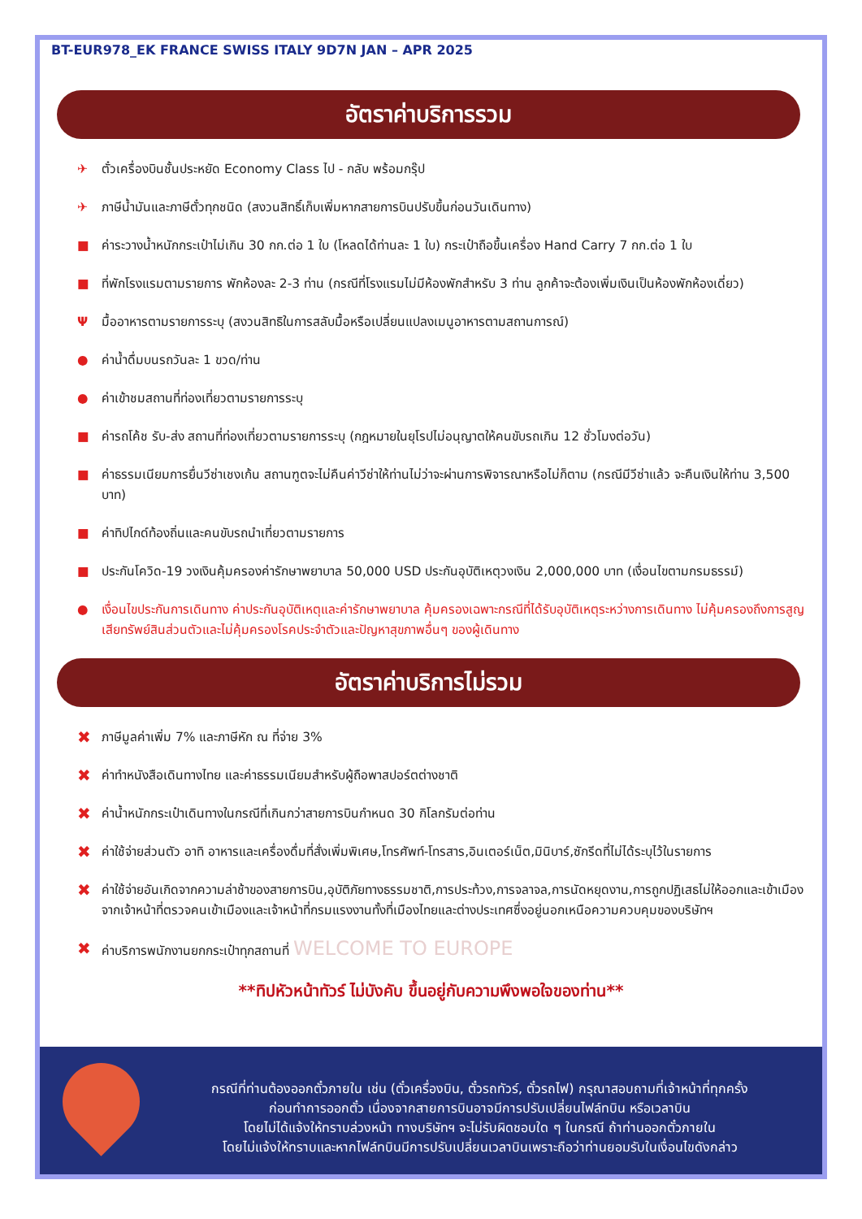BT-EUR978_EK FRANCE SWISS ITALY 9D7N JAN – APR 2025
อัตราค่าบริการรวม
✈ ตั๋วเครื่องบินชั้นประหยัด Economy Class ไป - กลับ พร้อมกรุ๊ป
✈ ภาษีน้ำมันและภาษีตั๋วทุกชนิด (สงวนสิทธิ์เก็บเพิ่มหากสายการบินปรับขึ้นก่อนวันเดินทาง)
■ ค่าระวางน้ำหนักกระเป๋าไม่เกิน 30 กก.ต่อ 1 ใบ (โหลดได้ท่านละ 1 ใบ) กระเป๋าถือขึ้นเครื่อง Hand Carry 7 กก.ต่อ 1 ใบ
■ ที่พักโรงแรมตามรายการ พักห้องละ 2-3 ท่าน (กรณีที่โรงแรมไม่มีห้องพักสำหรับ 3 ท่าน ลูกค้าจะต้องเพิ่มเงินเป็นห้องพักห้องเดี่ยว)
Ψมื้ออาหารตามรายการระบุ (สงวนสิทธิในการสลับมื้อหรือเปลี่ยนแปลงเมนูอาหารตามสถานการณ์)
● ค่าน้ำดื่มบนรถวันละ 1 ขวด/ท่าน
● ค่าเข้าชมสถานที่ท่องเที่ยวตามรายการระบุ
■ ค่ารถโค้ช รับ-ส่ง สถานที่ท่องเที่ยวตามรายการระบุ (กฎหมายในยุโรปไม่อนุญาตให้คนขับรถเกิน 12 ชั่วโมงต่อวัน)
■ ค่าธรรมเนียมการยื่นวีซ่าเชงเก้น สถานฑูตจะไม่คืนค่าวีซ่าให้ท่านไม่ว่าจะผ่านการพิจารณาหรือไม่ก็ตาม (กรณีมีวีซ่าแล้ว จะคืนเงินให้ท่าน 3,500 บาท)
■ ค่าทิปไกด์ท้องถิ่นและคนขับรถนำเที่ยวตามรายการ
■ ประกันโควิด-19 วงเงินคุ้มครองค่ารักษาพยาบาล 50,000 USD ประกันอุบัติเหตุวงเงิน 2,000,000 บาท (เงื่อนไขตามกรมธรรม์)
● เงื่อนไขประกันการเดินทาง ค่าประกันอุบัติเหตุและค่ารักษาพยาบาล คุ้มครองเฉพาะกรณีที่ได้รับอุบัติเหตุระหว่างการเดินทาง ไม่คุ้มครองถึงการสูญเสียทรัพย์สินส่วนตัวและไม่คุ้มครองโรคประจำตัวและปัญหาสุขภาพอื่นๆ ของผู้เดินทาง
อัตราค่าบริการไม่รวม
✖ ภาษีมูลค่าเพิ่ม 7% และภาษีหัก ณ ที่จ่าย 3%
✖ ค่าทำหนังสือเดินทางไทย และค่าธรรมเนียมสำหรับผู้ถือพาสปอร์ตต่างชาติ
✖ ค่าน้ำหนักกระเป๋าเดินทางในกรณีที่เกินกว่าสายการบินกำหนด 30 กิโลกรัมต่อท่าน
✖ ค่าใช้จ่ายส่วนตัว อาทิ อาหารและเครื่องดื่มที่สั่งเพิ่มพิเศษ,โทรศัพท์-โทรสาร,อินเตอร์เน็ต,มินิบาร์,ซักรีดที่ไม่ได้ระบุไว้ในรายการ
✖ ค่าใช้จ่ายอันเกิดจากความล่าช้าของสายการบิน,อุบัติภัยทางธรรมชาติ,การประท้วง,การจลาจล,การนัดหยุดงาน,การถูกปฏิเสธไม่ให้ออกและเข้าเมืองจากเจ้าหน้าที่ตรวจคนเข้าเมืองและเจ้าหน้าที่กรมแรงงานทั้งที่เมืองไทยและต่างประเทศซึ่งอยู่นอกเหนือความควบคุมของบริษัทฯ
✖ ค่าบริการพนักงานยกกระเป๋าทุกสถานที่ WELCOME TO EUROPE
**ทิปหัวหน้าทัวร์ ไม่บังคับ ขึ้นอยู่กับความพึงพอใจของท่าน**
กรณีที่ท่านต้องออกตั๋วภายใน เช่น (ตั๋วเครื่องบิน, ตั๋วรถทัวร์, ตั๋วรถไฟ) กรุณาสอบถามที่เจ้าหน้าที่ทุกครั้ง
ก่อนทำการออกตั๋ว เนื่องจากสายการบินอาจมีการปรับเปลี่ยนไฟล์ทบิน หรือเวลาบิน
โดยไม่ได้แจ้งให้ทราบล่วงหน้า ทางบริษัทฯ จะไม่รับผิดชอบใด ๆ ในกรณี ถ้าท่านออกตั๋วภายใน
โดยไม่แจ้งให้ทราบและหากไฟล์ทบินมีการปรับเปลี่ยนเวลาบินเพราะถือว่าท่านยอมรับในเงื่อนไขดังกล่าว